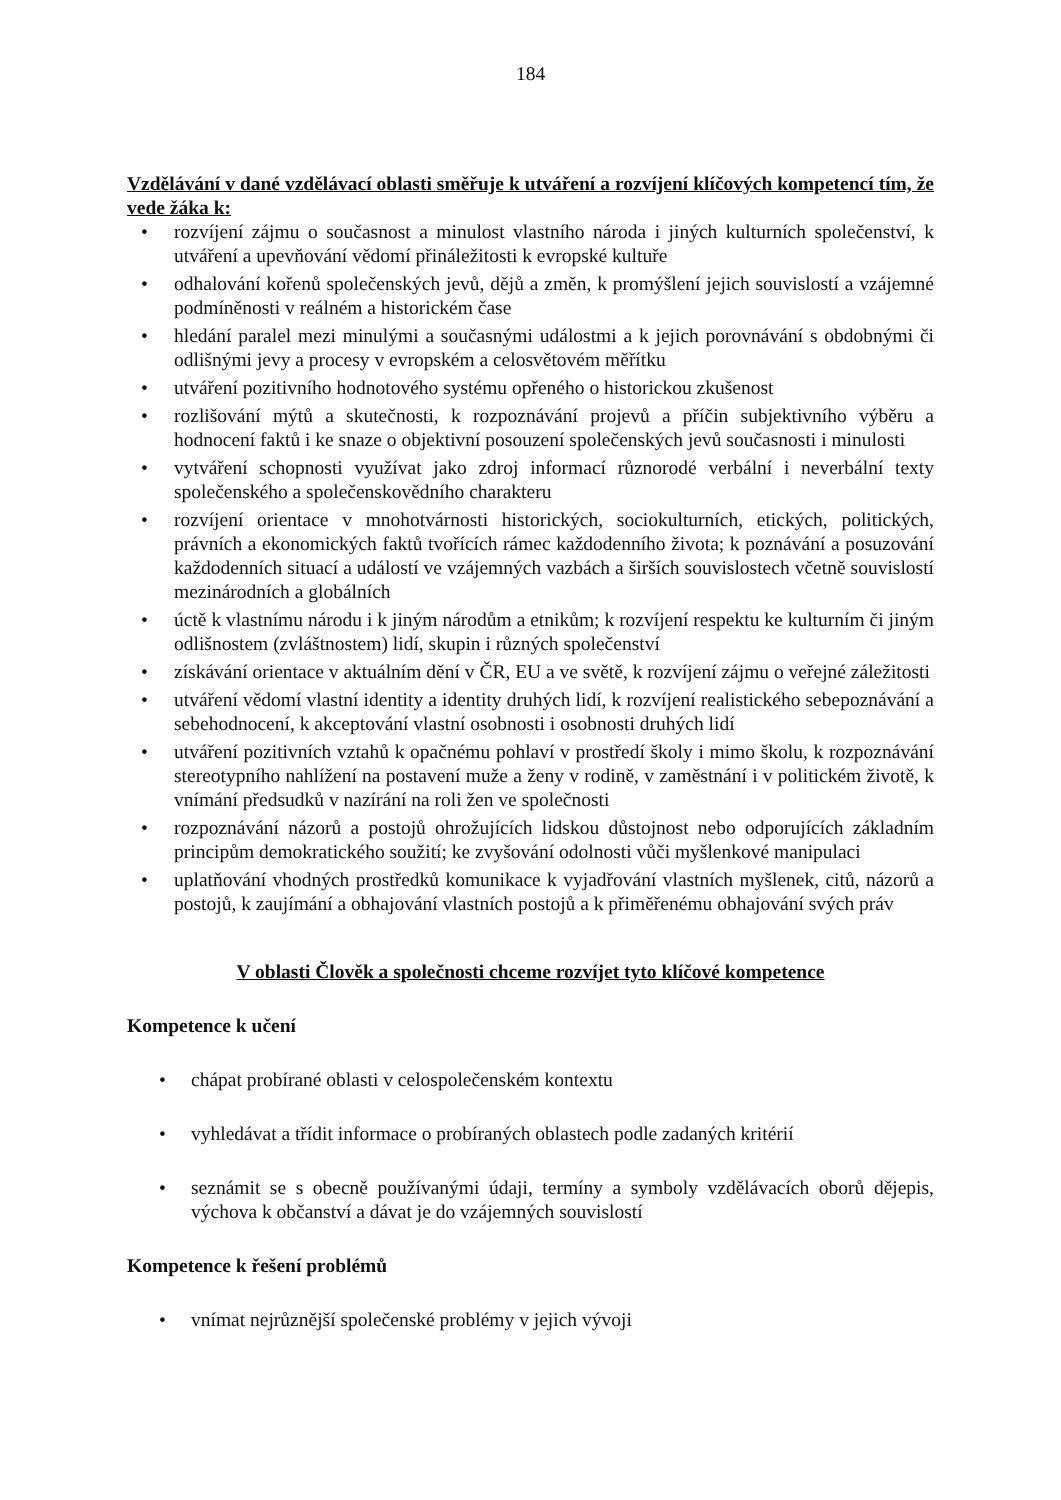184
Vzdělávání v dané vzdělávací oblasti směřuje k utváření a rozvíjení klíčových kompetencí tím, že vede žáka k:
• rozvíjení zájmu o současnost a minulost vlastního národa i jiných kulturních společenství, k utváření a upevňování vědomí přináležitosti k evropské kultuře
• odhalování kořenů společenských jevů, dějů a změn, k promýšlení jejich souvislostí a vzájemné podmíněnosti v reálném a historickém čase
• hledání paralel mezi minulými a současnými událostmi a k jejich porovnávání s obdobnými či odlišnými jevy a procesy v evropském a celosvětovém měřítku
• utváření pozitivního hodnotového systému opřeného o historickou zkušenost
• rozlišování mýtů a skutečnosti, k rozpoznávání projevů a příčin subjektivního výběru a hodnocení faktů i ke snaze o objektivní posouzení společenských jevů současnosti i minulosti
• vytváření schopnosti využívat jako zdroj informací různorodé verbální i neverbální texty společenského a společenskovědního charakteru
• rozvíjení orientace v mnohotvárnosti historických, sociokulturních, etických, politických, právních a ekonomických faktů tvořících rámec každodenního života; k poznávání a posuzování každodenních situací a událostí ve vzájemných vazbách a širších souvislostech včetně souvislostí mezinárodních a globálních
• úctě k vlastnímu národu i k jiným národům a etnikům; k rozvíjení respektu ke kulturním či jiným odlišnostem (zvláštnostem) lidí, skupin i různých společenství
• získávání orientace v aktuálním dění v ČR, EU a ve světě, k rozvíjení zájmu o veřejné záležitosti
• utváření vědomí vlastní identity a identity druhých lidí, k rozvíjení realistického sebepoznávání a sebehodnocení, k akceptování vlastní osobnosti i osobnosti druhých lidí
• utváření pozitivních vztahů k opačnému pohlaví v prostředí školy i mimo školu, k rozpoznávání stereotypního nahlížení na postavení muže a ženy v rodině, v zaměstnání i v politickém životě, k vnímání předsudků v nazírání na roli žen ve společnosti
• rozpoznávání názorů a postojů ohrožujících lidskou důstojnost nebo odporujících základním principům demokratického soužití; ke zvyšování odolnosti vůči myšlenkové manipulaci
• uplatňování vhodných prostředků komunikace k vyjadřování vlastních myšlenek, citů, názorů a postojů, k zaujímání a obhajování vlastních postojů a k přiměřenému obhajování svých práv
V oblasti Člověk a společnosti chceme rozvíjet tyto klíčové kompetence
Kompetence k učení
• chápat probírané oblasti v celospolečenském kontextu
• vyhledávat a třídit informace o probíraných oblastech podle zadaných kritérií
• seznámit se s obecně používanými údaji, termíny a symboly vzdělávacích oborů dějepis, výchova k občanství a dávat je do vzájemných souvislostí
Kompetence k řešení problémů
• vnímat nejrůznější společenské problémy v jejich vývoji